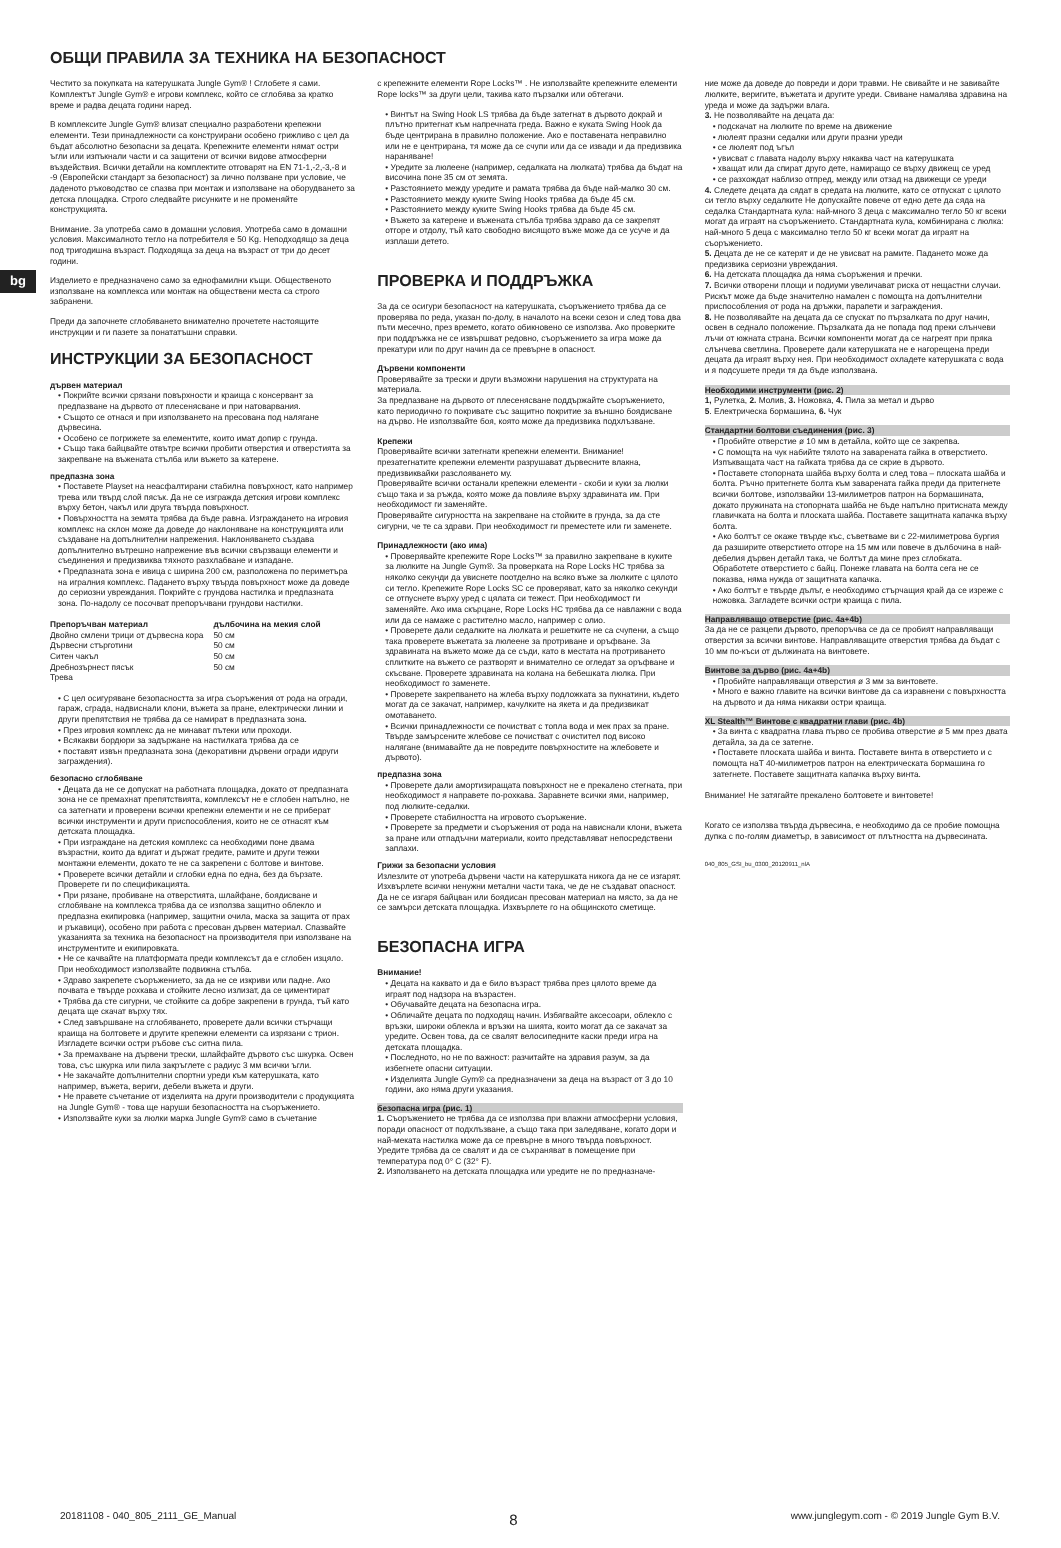bg
ОБЩИ ПРАВИЛА ЗА ТЕХНИКА НА БЕЗОПАСНОСТ
Честито за покупката на катерушката Jungle Gym® ! Сглобете я сами. Комплектът Jungle Gym® е игрови комплекс, който се сглобява за кратко време и радва децата години наред.
В комплексите Jungle Gym® влизат специално разработени крепежни елементи. Тези принадлежности са конструирани особено грижливо с цел да бъдат абсолютно безопасни за децата. Крепежните елементи нямат остри ъгли или изпъкнали части и са защитени от всички видове атмосферни въздействия. Всички детайли на комплектите отговарят на EN 71-1,-2,-3,-8 и -9 (Европейски стандарт за безопасност) за лично ползване при условие, че даденото ръководство се спазва при монтаж и използване на оборудването за детска площадка. Строго следвайте рисунките и не променяйте конструкцията.
Внимание. За употреба само в домашни условия. Употреба само в домашни условия. Максималното тегло на потребителя е 50 Kg. Неподходящо за деца под тригодишна възраст. Подходяща за деца на възраст от три до десет години.
Изделието е предназначено само за еднофамилни къщи. Общественото използване на комплекса или монтаж на обществени места са строго забранени.
Преди да започнете сглобяването внимателно прочетете настоящите инструкции и ги пазете за понататъшни справки.
ИНСТРУКЦИИ ЗА БЕЗОПАСНОСТ
дървен материал
• Покрийте всички срязани повърхности и краища с консервант за предпазване на дървото от плесенясване и при натоварвания.
• Същото се отнася и при използването на пресована под налягане дървесина.
• Особено се погрижете за елементите, които имат допир с грунда.
• Също така байцвайте отвътре всички пробити отверстия и отверстията за закрепване на въжената стълба или въжето за катерене.
предпазна зона
• Поставете Playset на неасфалтирани стабилна повърхност, като например трева или твърд слой пясък. Да не се изгражда детския игрови комплекс върху бетон, чакъл или друга твърда повърхност.
• Повърхността на земята трябва да бъде равна. Изграждането на игровия комплекс на склон може да доведе до наклоняване на конструкцията или създаване на допълнителни напрежения. Наклоняването създава допълнително вътрешно напрежение във всички свързващи елементи и съединения и предизвиква тяхното разхлабване и изпадане.
• Предпазната зона е ивица с ширина 200 см, разположена по периметъра на игралния комплекс. Падането върху твърда повърхност може да доведе до сериозни увреждания. Покрийте с грундова настилка и предпазната зона. По-надолу се посочват препоръчвани грундови настилки.
| Препоръчван материал | дълбочина на мекия слой |
| --- | --- |
| Двойно смлени трици от дървесна кора | 50 см |
| Дървесни стърготини | 50 см |
| Ситен чакъл | 50 см |
| Дребнозърнест пясък | 50 см |
| Трева | |
• С цел осигуряване безопасността за игра съоръжения от рода на огради, гараж, сграда, надвиснали клони, въжета за пране, електрически линии и други препятствия не трябва да се намират в предпазната зона.
• През игровия комплекс да не минават пътеки или проходи.
• Всякакви бордюри за задържане на настилката трябва да се
• поставят извън предпазната зона (декоративни дървени огради идруги заграждения).
безопасно сглобяване
• Децата да не се допускат на работната площадка, докато от предпазната зона не се премахнат препятствията, комплексът не е сглобен напълно, не са затегнати и проверени всички крепежни елементи и не се приберат всички инструменти и други приспособления, които не се отнасят към детската площадка.
• При изграждане на детския комплекс са необходими поне двама възрастни, които да вдигат и държат гредите, рамите и други тежки монтажни елементи, докато те не са закрепени с болтове и винтове.
• Проверете всички детайли и сглобки една по една, без да бързате. Проверете ги по спецификацията.
• При рязане, пробиване на отверстията, шлайфане, боядисване и сглобяване на комплекса трябва да се използва защитно облекло и предпазна екипировка (например, защитни очила, маска за защита от прах и ръкавици), особено при работа с пресован дървен материал. Спазвайте указанията за техника на безопасност на производителя при използване на инструментите и екипировката.
• Не се качвайте на платформата преди комплексът да е сглобен изцяло. При необходимост използвайте подвижна стълба.
• Здраво закрепете съоръжението, за да не се изкриви или падне. Ако почвата е твърде рохкава и стойките лесно излизат, да се циментират
• Трябва да сте сигурни, че стойките са добре закрепени в грунда, тъй като децата ще скачат върху тях.
• След завършване на сглобяването, проверете дали всички стърчащи краища на болтовете и другите крепежни елементи са изрязани с трион. Изгладете всички остри ръбове със ситна пила.
• За премахване на дървени трески, шлайфайте дървото със шкурка. Освен това, със шкурка или пила закръглете с радиус 3 мм всички ъгли.
• Не закачайте допълнителни спортни уреди към катерушката, като например, въжета, вериги, дебели въжета и други.
• Не правете съчетание от изделията на други производители с продукцията на Jungle Gym® - това ще наруши безопасността на съоръжението.
• Използвайте куки за люлки марка Jungle Gym® само в съчетание
с крепежните елементи Rope Locks™ . Не използвайте крепежните елементи Rope locks™ за други цели, такива като пързалки или обтегачи.
• Винтът на Swing Hook LS трябва да бъде затегнат в дървото докрай и плътно притегнат към напречната греда. Важно е куката Swing Hook да бъде центрирана в правилно положение. Ако е поставената неправилно или не е центрирана, тя може да се счупи или да се извади и да предизвика нараняване!
• Уредите за люлеене (например, седалката на люлката) трябва да бъдат на височина поне 35 см от земята.
• Разстоянието между уредите и рамата трябва да бъде най-малко 30 см.
• Разстоянието между куките Swing Hooks трябва да бъде 45 см.
• Разстоянието между куките Swing Hooks трябва да бъде 45 см.
• Въжето за катерене и въжената стълба трябва здраво да се закрепят отгоре и отдолу, тъй като свободно висящото въже може да се усуче и да изплаши детето.
ПРОВЕРКА И ПОДДРЪЖКА
За да се осигури безопасност на катерушката, съоръжението трябва да се проверява по реда, указан по-долу, в началото на всеки сезон и след това два пъти месечно, през времето, когато обикновено се използва. Ако проверките при поддръжка не се извършват редовно, съоръжението за игра може да прекатури или по друг начин да се превърне в опасност.
Дървени компоненти
Проверявайте за трески и други възможни нарушения на структурата на материала.
За предпазване на дървото от плесенясване поддържайте съоръжението, като периодично го покривате със защитно покритие за външно боядисване на дърво. Не използвайте боя, която може да предизвика подхлъзване.
Крепежи
Проверявайте всички затегнати крепежни елементи. Внимание! презатегнатите крепежни елементи разрушават дървесните влакна, предизвиквайки разслояването му.
Проверявайте всички останали крепежни елементи - скоби и куки за люлки също така и за ръжда, която може да повлияе върху здравината им. При необходимост ги заменяйте.
Проверявайте сигурността на закрепване на стойките в грунда, за да сте сигурни, че те са здрави. При необходимост ги преместете или ги заменете.
Принадлежности (ако има)
• Проверявайте крепежите Rope Locks™ за правилно закрепване в куките за люлките на Jungle Gym®. За проверката на Rope Locks HC трябва за няколко секунди да увиснете поотделно на всяко въже за люлките с цялото си тегло. Крепежите Rope Locks SC се проверяват, като за няколко секунди се отпуснете върху уред с цялата си тежест. При необходимост ги заменяйте. Ако има скърцане, Rope Locks HC трябва да се навлажни с вода или да се намаже с растително масло, например с олио.
• Проверете дали седалките на люлката и решетките не са счупени, а също така проверете въжетата за люлеене за протриване и оръфване. За здравината на въжето може да се съди, като в местата на протриването сплитките на въжето се разтворят и внимателно се огледат за оръфване и скъсване. Проверете здравината на колана на бебешката люлка. При необходимост го заменете.
• Проверете закрепването на жлеба върху подложката за пукнатини, където могат да се закачат, например, качулките на якета и да предизвикат омотаването.
• Всички принадлежности се почистват с топла вода и мек прах за пране. Твърде замърсените жлебове се почистват с очистител под високо налягане (внимавайте да не повредите повърхностите на жлебовете и дървото).
предпазна зона
• Проверете дали амортизиращата повърхност не е прекалено стегната, при необходимост я направете по-рохкава. Заравнете всички ями, например, под люлките-седалки.
• Проверете стабилността на игровото съоръжение.
• Проверете за предмети и съоръжения от рода на нависнали клони, въжета за пране или отпадъчни материали, които представляват непосредствени заплахи.
Грижи за безопасни условия
Излезлите от употреба дървени части на катерушката никога да не се изгарят. Изхвърлете всички ненужни метални части така, че де не създават опасност. Да не се изгаря байцван или боядисан пресован материал на място, за да не се замърси детската площадка. Изхвърлете го на общинското сметище.
БЕЗОПАСНА ИГРА
Внимание!
• Децата на каквато и да е било възраст трябва през цялото време да играят под надзора на възрастен.
• Обучавайте децата на безопасна игра.
• Обличайте децата по подходящ начин. Избягвайте аксесоари, облекло с връзки, широки облекла и връзки на шията, които могат да се закачат за уредите. Освен това, да се свалят велосипедните каски преди игра на детската площадка.
• Последното, но не по важност: разчитайте на здравия разум, за да избегнете опасни ситуации.
• Изделията Jungle Gym® са предназначени за деца на възраст от 3 до 10 години, ако няма други указания.
безопасна игра (рис. 1)
1. Съоръжението не трябва да се използва при влажни атмосферни условия, поради опасност от подхлъзване, а също така при заледяване, когато дори и най-меката настилка може да се превърне в много твърда повърхност. Уредите трябва да се свалят и да се съхраняват в помещение при температура под 0° C (32° F).
2. Използването на детската площадка или уредите не по предназначе-
ние може да доведе до повреди и дори травми. Не свивайте и не завивайте люлките, веригите, въжетата и другите уреди. Свиване намалява здравина на уреда и може да задържи влага.
3. Не позволявайте на децата да:
• подскачат на люлките по време на движение
• люлеят празни седалки или други празни уреди
• се люлеят под ъгъл
• увисват с главата надолу върху някаква част на катерушката
• хващат или да спират друго дете, намиращо се върху движещ се уред
• се разхождат наблизо отпред, между или отзад на движещи се уреди
4. Следете децата да сядат в средата на люлките, като се отпускат с цялото си тегло върху седалките Не допускайте повече от едно дете да сяда на седалка Стандартната кула: най-много 3 деца с максимално тегло 50 кг всеки могат да играят на съоръжението. Стандартната кула, комбинирана с люлка: най-много 5 деца с максимално тегло 50 кг всеки могат да играят на съоръжението.
5. Децата де не се катерят и де не увисват на рамите. Падането може да предизвика сериозни увреждания.
6. На детската площадка да няма съоръжения и пречки.
7. Всички отворени площи и подиуми увеличават риска от нещастни случаи. Рискът може да бъде значително намален с помощта на допълнителни приспособления от рода на дръжки, парапети и заграждения.
8. Не позволявайте на децата да се спускат по пързалката по друг начин, освен в седнало положение. Пързалката да не попада под преки слънчеви лъчи от южната страна. Всички компоненти могат да се нагреят при пряка слънчева светлина. Проверете дали катерушката не е нагорещена преди децата да играят върху нея. При необходимост охладете катерушката с вода и я подсушете преди тя да бъде използвана.
Необходими инструменти (рис. 2)
1, Рулетка, 2. Молив, 3. Ножовка, 4. Пила за метал и дърво
5. Електрическа бормашина, 6. Чук
Стандартни болтови съединения (рис. 3)
• Пробийте отверстие ø 10 мм в детайла, който ще се закрепва.
• С помощта на чук набийте тялото на заварената гайка в отверстието. Изпъкващата част на гайката трябва да се скрие в дървото.
• Поставете стопорната шайба върху болта и след това – плоската шайба и болта. Ръчно притегнете болта към заварената гайка преди да притегнете всички болтове, използвайки 13-милиметров патрон на бормашината, докато пружината на стопорната шайба не бъде напълно притисната между главичката на болта и плоската шайба. Поставете защитната капачка върху болта.
• Ако болтът се окаже твърде къс, съветваме ви с 22-милиметрова бургия да разширите отверстието отгоре на 15 мм или повече в дълбочина в най- дебелия дървен детайл така, че болтът да мине през сглобката. Обработете отверстието с байц. Понеже главата на болта сега не се показва, няма нужда от защитната капачка.
• Ако болтът е твърде дълъг, е необходимо стърчащия край да се изреже с ножовка. Загладете всички остри краища с пила.
Направляващо отверстие (рис. 4a+4b)
За да не се разцепи дървото, препоръчва се да се пробият направляващи отверстия за всички винтове. Направляващите отверстия трябва да бъдат с 10 мм по-къси от дължината на винтовете.
Винтове за дърво (рис. 4a+4b)
• Пробийте направляващи отверстия ø 3 мм за винтовете.
• Много е важно главите на всички винтове да са изравнени с повърхността на дървото и да няма никакви остри краища.
XL Stealth™ Винтове с квадратни глави (рис. 4b)
• За винта с квадратна глава първо се пробива отверстие ø 5 мм през двата детайла, за да се затегне.
• Поставете плоската шайба и винта. Поставете винта в отверстието и с помощта наT 40-милиметров патрон на електрическата бормашина го затегнете. Поставете защитната капачка върху винта.
Внимание! Не затягайте прекалено болтовете и винтовете!
Когато се използва твърда дървесина, е необходимо да се пробие помощна дупка с по-голям диаметър, в зависимост от плътността на дървесината.
040_805_GSI_bu_0300_20120911_nlA
20181108 - 040_805_2111_GE_Manual 8 www.junglegym.com - © 2019 Jungle Gym B.V.